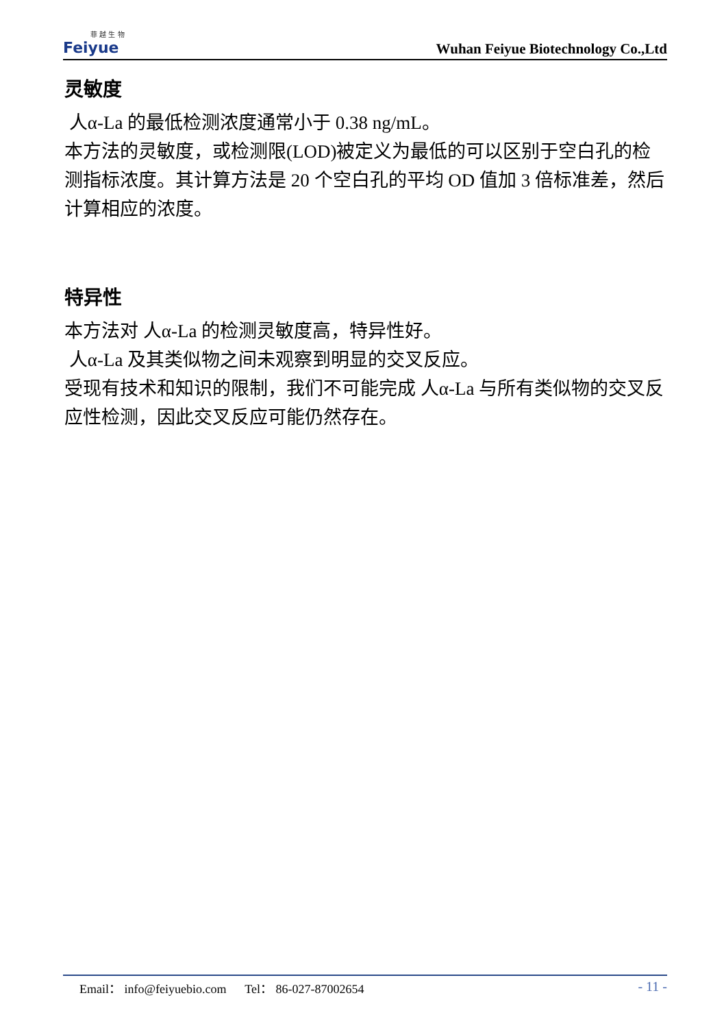菲 越 生 物
Feiyue
Wuhan Feiyue Biotechnology Co.,Ltd
灵敏度
人α-La 的最低检测浓度通常小于 0.38 ng/mL。
本方法的灵敏度，或检测限(LOD)被定义为最低的可以区别于空白孔的检测指标浓度。其计算方法是 20 个空白孔的平均 OD 值加 3 倍标准差，然后计算相应的浓度。
特异性
本方法对 人α-La 的检测灵敏度高，特异性好。
人α-La 及其类似物之间未观察到明显的交叉反应。
受现有技术和知识的限制，我们不可能完成 人α-La 与所有类似物的交叉反应性检测，因此交叉反应可能仍然存在。
Email： info@feiyuebio.com Tel： 86-027-87002654
- 11 -